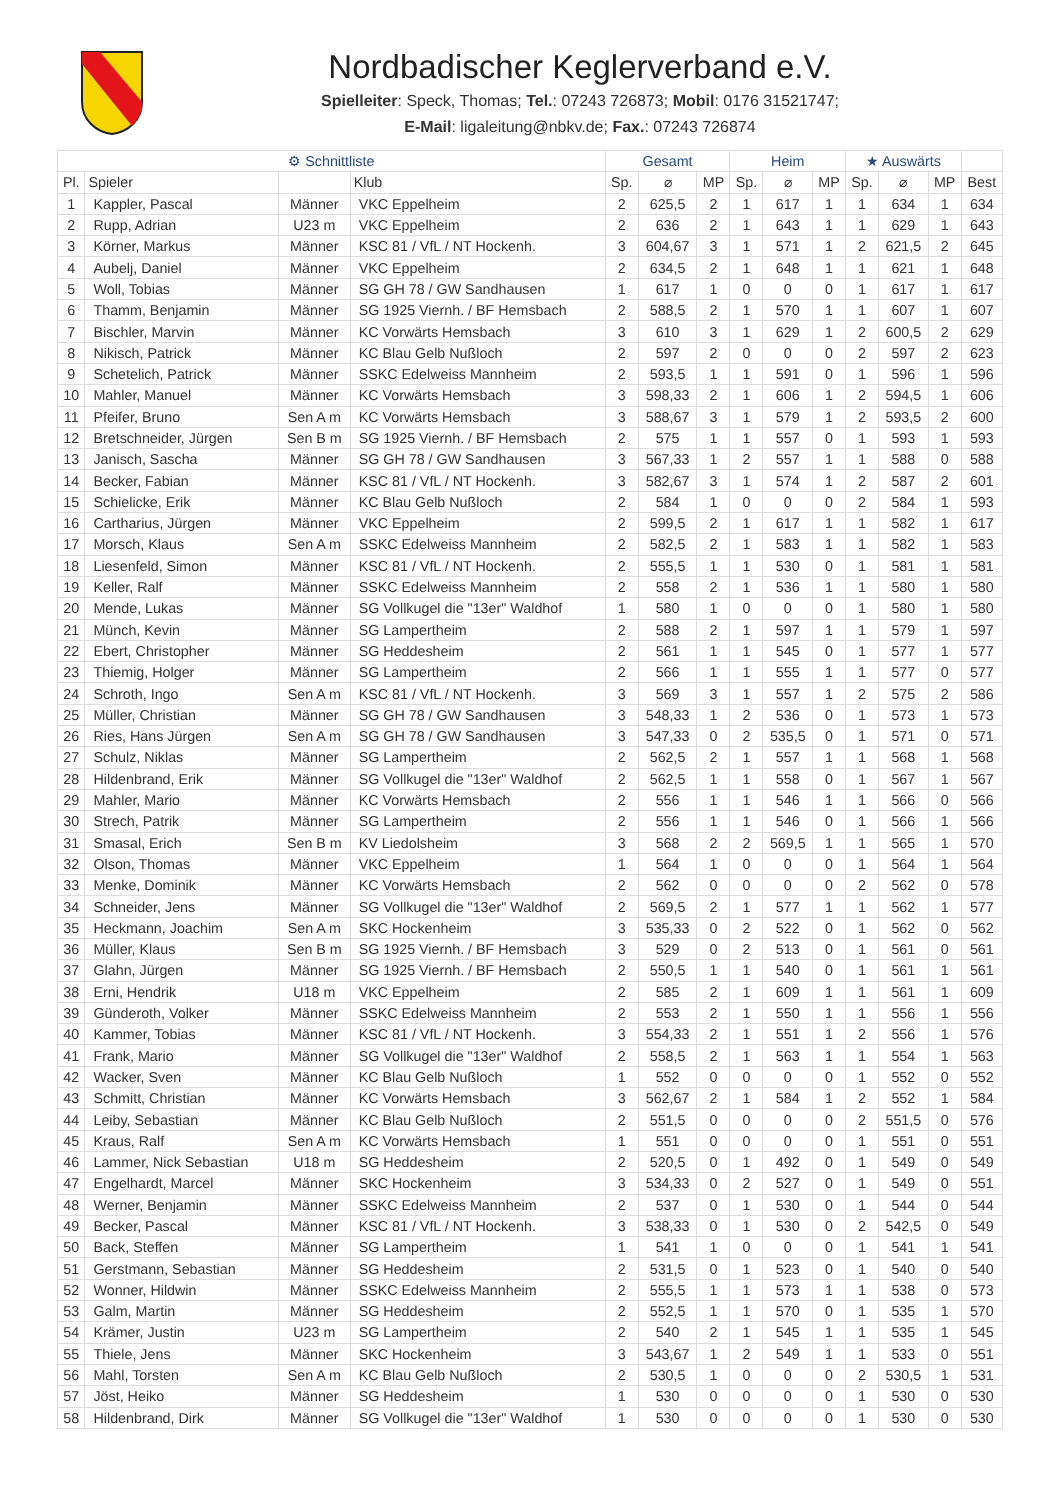Nordbadischer Keglerverband e.V.
Spielleiter: Speck, Thomas; Tel.: 07243 726873; Mobil: 0176 31521747;
E-Mail: ligaleitung@nbkv.de; Fax.: 07243 726874
| ⚙ Schnittliste | | | | Gesamt | | | Heim | | | ★ Auswärts | | | |
| --- | --- | --- | --- | --- | --- | --- | --- | --- | --- | --- | --- | --- | --- |
| Pl. | Spieler | | Klub | Sp. | ⌀ | MP | Sp. | ⌀ | MP | Sp. | ⌀ | MP | Best |
| 1 | Kappler, Pascal | Männer | VKC Eppelheim | 2 | 625,5 | 2 | 1 | 617 | 1 | 1 | 634 | 1 | 634 |
| 2 | Rupp, Adrian | U23 m | VKC Eppelheim | 2 | 636 | 2 | 1 | 643 | 1 | 1 | 629 | 1 | 643 |
| 3 | Körner, Markus | Männer | KSC 81 / VfL / NT Hockenh. | 3 | 604,67 | 3 | 1 | 571 | 1 | 2 | 621,5 | 2 | 645 |
| 4 | Aubelj, Daniel | Männer | VKC Eppelheim | 2 | 634,5 | 2 | 1 | 648 | 1 | 1 | 621 | 1 | 648 |
| 5 | Woll, Tobias | Männer | SG GH 78 / GW Sandhausen | 1 | 617 | 1 | 0 | 0 | 0 | 1 | 617 | 1 | 617 |
| 6 | Thamm, Benjamin | Männer | SG 1925 Viernh. / BF Hemsbach | 2 | 588,5 | 2 | 1 | 570 | 1 | 1 | 607 | 1 | 607 |
| 7 | Bischler, Marvin | Männer | KC Vorwärts Hemsbach | 3 | 610 | 3 | 1 | 629 | 1 | 2 | 600,5 | 2 | 629 |
| 8 | Nikisch, Patrick | Männer | KC Blau Gelb Nußloch | 2 | 597 | 2 | 0 | 0 | 0 | 2 | 597 | 2 | 623 |
| 9 | Schetelich, Patrick | Männer | SSKC Edelweiss Mannheim | 2 | 593,5 | 1 | 1 | 591 | 0 | 1 | 596 | 1 | 596 |
| 10 | Mahler, Manuel | Männer | KC Vorwärts Hemsbach | 3 | 598,33 | 2 | 1 | 606 | 1 | 2 | 594,5 | 1 | 606 |
| 11 | Pfeifer, Bruno | Sen A m | KC Vorwärts Hemsbach | 3 | 588,67 | 3 | 1 | 579 | 1 | 2 | 593,5 | 2 | 600 |
| 12 | Bretschneider, Jürgen | Sen B m | SG 1925 Viernh. / BF Hemsbach | 2 | 575 | 1 | 1 | 557 | 0 | 1 | 593 | 1 | 593 |
| 13 | Janisch, Sascha | Männer | SG GH 78 / GW Sandhausen | 3 | 567,33 | 1 | 2 | 557 | 1 | 1 | 588 | 0 | 588 |
| 14 | Becker, Fabian | Männer | KSC 81 / VfL / NT Hockenh. | 3 | 582,67 | 3 | 1 | 574 | 1 | 2 | 587 | 2 | 601 |
| 15 | Schielicke, Erik | Männer | KC Blau Gelb Nußloch | 2 | 584 | 1 | 0 | 0 | 0 | 2 | 584 | 1 | 593 |
| 16 | Cartharius, Jürgen | Männer | VKC Eppelheim | 2 | 599,5 | 2 | 1 | 617 | 1 | 1 | 582 | 1 | 617 |
| 17 | Morsch, Klaus | Sen A m | SSKC Edelweiss Mannheim | 2 | 582,5 | 2 | 1 | 583 | 1 | 1 | 582 | 1 | 583 |
| 18 | Liesenfeld, Simon | Männer | KSC 81 / VfL / NT Hockenh. | 2 | 555,5 | 1 | 1 | 530 | 0 | 1 | 581 | 1 | 581 |
| 19 | Keller, Ralf | Männer | SSKC Edelweiss Mannheim | 2 | 558 | 2 | 1 | 536 | 1 | 1 | 580 | 1 | 580 |
| 20 | Mende, Lukas | Männer | SG Vollkugel die "13er" Waldhof | 1 | 580 | 1 | 0 | 0 | 0 | 1 | 580 | 1 | 580 |
| 21 | Münch, Kevin | Männer | SG Lampertheim | 2 | 588 | 2 | 1 | 597 | 1 | 1 | 579 | 1 | 597 |
| 22 | Ebert, Christopher | Männer | SG Heddesheim | 2 | 561 | 1 | 1 | 545 | 0 | 1 | 577 | 1 | 577 |
| 23 | Thiemig, Holger | Männer | SG Lampertheim | 2 | 566 | 1 | 1 | 555 | 1 | 1 | 577 | 0 | 577 |
| 24 | Schroth, Ingo | Sen A m | KSC 81 / VfL / NT Hockenh. | 3 | 569 | 3 | 1 | 557 | 1 | 2 | 575 | 2 | 586 |
| 25 | Müller, Christian | Männer | SG GH 78 / GW Sandhausen | 3 | 548,33 | 1 | 2 | 536 | 0 | 1 | 573 | 1 | 573 |
| 26 | Ries, Hans Jürgen | Sen A m | SG GH 78 / GW Sandhausen | 3 | 547,33 | 0 | 2 | 535,5 | 0 | 1 | 571 | 0 | 571 |
| 27 | Schulz, Niklas | Männer | SG Lampertheim | 2 | 562,5 | 2 | 1 | 557 | 1 | 1 | 568 | 1 | 568 |
| 28 | Hildenbrand, Erik | Männer | SG Vollkugel die "13er" Waldhof | 2 | 562,5 | 1 | 1 | 558 | 0 | 1 | 567 | 1 | 567 |
| 29 | Mahler, Mario | Männer | KC Vorwärts Hemsbach | 2 | 556 | 1 | 1 | 546 | 1 | 1 | 566 | 0 | 566 |
| 30 | Strech, Patrik | Männer | SG Lampertheim | 2 | 556 | 1 | 1 | 546 | 0 | 1 | 566 | 1 | 566 |
| 31 | Smasal, Erich | Sen B m | KV Liedolsheim | 3 | 568 | 2 | 2 | 569,5 | 1 | 1 | 565 | 1 | 570 |
| 32 | Olson, Thomas | Männer | VKC Eppelheim | 1 | 564 | 1 | 0 | 0 | 0 | 1 | 564 | 1 | 564 |
| 33 | Menke, Dominik | Männer | KC Vorwärts Hemsbach | 2 | 562 | 0 | 0 | 0 | 0 | 2 | 562 | 0 | 578 |
| 34 | Schneider, Jens | Männer | SG Vollkugel die "13er" Waldhof | 2 | 569,5 | 2 | 1 | 577 | 1 | 1 | 562 | 1 | 577 |
| 35 | Heckmann, Joachim | Sen A m | SKC Hockenheim | 3 | 535,33 | 0 | 2 | 522 | 0 | 1 | 562 | 0 | 562 |
| 36 | Müller, Klaus | Sen B m | SG 1925 Viernh. / BF Hemsbach | 3 | 529 | 0 | 2 | 513 | 0 | 1 | 561 | 0 | 561 |
| 37 | Glahn, Jürgen | Männer | SG 1925 Viernh. / BF Hemsbach | 2 | 550,5 | 1 | 1 | 540 | 0 | 1 | 561 | 1 | 561 |
| 38 | Erni, Hendrik | U18 m | VKC Eppelheim | 2 | 585 | 2 | 1 | 609 | 1 | 1 | 561 | 1 | 609 |
| 39 | Günderoth, Volker | Männer | SSKC Edelweiss Mannheim | 2 | 553 | 2 | 1 | 550 | 1 | 1 | 556 | 1 | 556 |
| 40 | Kammer, Tobias | Männer | KSC 81 / VfL / NT Hockenh. | 3 | 554,33 | 2 | 1 | 551 | 1 | 2 | 556 | 1 | 576 |
| 41 | Frank, Mario | Männer | SG Vollkugel die "13er" Waldhof | 2 | 558,5 | 2 | 1 | 563 | 1 | 1 | 554 | 1 | 563 |
| 42 | Wacker, Sven | Männer | KC Blau Gelb Nußloch | 1 | 552 | 0 | 0 | 0 | 0 | 1 | 552 | 0 | 552 |
| 43 | Schmitt, Christian | Männer | KC Vorwärts Hemsbach | 3 | 562,67 | 2 | 1 | 584 | 1 | 2 | 552 | 1 | 584 |
| 44 | Leiby, Sebastian | Männer | KC Blau Gelb Nußloch | 2 | 551,5 | 0 | 0 | 0 | 0 | 2 | 551,5 | 0 | 576 |
| 45 | Kraus, Ralf | Sen A m | KC Vorwärts Hemsbach | 1 | 551 | 0 | 0 | 0 | 0 | 1 | 551 | 0 | 551 |
| 46 | Lammer, Nick Sebastian | U18 m | SG Heddesheim | 2 | 520,5 | 0 | 1 | 492 | 0 | 1 | 549 | 0 | 549 |
| 47 | Engelhardt, Marcel | Männer | SKC Hockenheim | 3 | 534,33 | 0 | 2 | 527 | 0 | 1 | 549 | 0 | 551 |
| 48 | Werner, Benjamin | Männer | SSKC Edelweiss Mannheim | 2 | 537 | 0 | 1 | 530 | 0 | 1 | 544 | 0 | 544 |
| 49 | Becker, Pascal | Männer | KSC 81 / VfL / NT Hockenh. | 3 | 538,33 | 0 | 1 | 530 | 0 | 2 | 542,5 | 0 | 549 |
| 50 | Back, Steffen | Männer | SG Lampertheim | 1 | 541 | 1 | 0 | 0 | 0 | 1 | 541 | 1 | 541 |
| 51 | Gerstmann, Sebastian | Männer | SG Heddesheim | 2 | 531,5 | 0 | 1 | 523 | 0 | 1 | 540 | 0 | 540 |
| 52 | Wonner, Hildwin | Männer | SSKC Edelweiss Mannheim | 2 | 555,5 | 1 | 1 | 573 | 1 | 1 | 538 | 0 | 573 |
| 53 | Galm, Martin | Männer | SG Heddesheim | 2 | 552,5 | 1 | 1 | 570 | 0 | 1 | 535 | 1 | 570 |
| 54 | Krämer, Justin | U23 m | SG Lampertheim | 2 | 540 | 2 | 1 | 545 | 1 | 1 | 535 | 1 | 545 |
| 55 | Thiele, Jens | Männer | SKC Hockenheim | 3 | 543,67 | 1 | 2 | 549 | 1 | 1 | 533 | 0 | 551 |
| 56 | Mahl, Torsten | Sen A m | KC Blau Gelb Nußloch | 2 | 530,5 | 1 | 0 | 0 | 0 | 2 | 530,5 | 1 | 531 |
| 57 | Jöst, Heiko | Männer | SG Heddesheim | 1 | 530 | 0 | 0 | 0 | 0 | 1 | 530 | 0 | 530 |
| 58 | Hildenbrand, Dirk | Männer | SG Vollkugel die "13er" Waldhof | 1 | 530 | 0 | 0 | 0 | 0 | 1 | 530 | 0 | 530 |